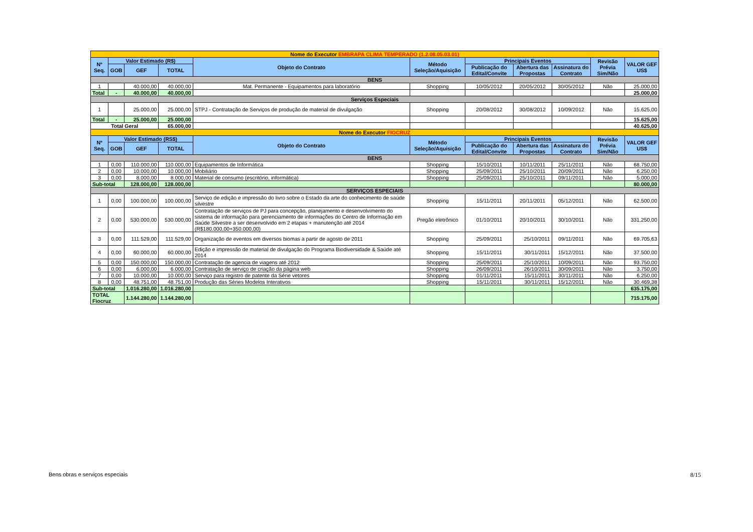| Nome do Executor EMBRAPA CLIMA TEMPERADO (1.2.08.05.03.01) | | | | | | | | | | |
| Nº Seq. | Valor Estimado (R$) | | | Objeto do Contrato | Método Seleção/Aquisição | Principais Eventos | | | Revisão Prévia Sim/Não | VALOR GEF US$ |
| | GOB | GEF | TOTAL | | | Publicação do Edital/Convite | Abertura das Propostas | Assinatura do Contrato | | |
| BENS | | | | | | | | | | |
| 1 | | 40.000,00 | 40.000,00 | Mat. Permanente - Equipamentos para laboratório | Shopping | 10/05/2012 | 20/05/2012 | 30/05/2012 | Não | 25.000,00 |
| Total | - | 40.000,00 | 40.000,00 | | | | | | | 25.000,00 |
| Serviços Especiais | | | | | | | | | | |
| 1 | | 25.000,00 | 25.000,00 | STPJ - Contratação de Serviços de produção de material de divulgação | Shopping | 20/08/2012 | 30/08/2012 | 10/09/2012 | Não | 15.625,00 |
| Total | - | 25.000,00 | 25.000,00 | | | | | | | 15.625,00 |
| Total Geral | | | 65.000,00 | | | | | | | 40.625,00 |
| Nome do Executor FIOCRUZ | | | | | | | | | | |
| Nº Seq. | Valor Estimado (RS$) | | | Objeto do Contrato | Método Seleção/Aquisição | Principais Eventos | | | Revisão Prévia Sim/Não | VALOR GEF US$ |
| | GOB | GEF | TOTAL | | | Publicação do Edital/Convite | Abertura das Propostas | Assinatura do Contrato | | |
| BENS | | | | | | | | | | |
| 1 | 0,00 | 110.000,00 | 110.000,00 | Equipamentos de Informática | Shopping | 15/10/2011 | 10/11/2011 | 25/11/2011 | Não | 68.750,00 |
| 2 | 0,00 | 10.000,00 | 10.000,00 | Mobiliário | Shopping | 25/09/2011 | 25/10/2011 | 20/09/2011 | Não | 6.250,00 |
| 3 | 0,00 | 8.000,00 | 8.000,00 | Material de consumo (escritório, informática) | Shopping | 25/09/2011 | 25/10/2011 | 09/11/2011 | Não | 5.000,00 |
| Sub-total | | 128.000,00 | 128.000,00 | | | | | | | 80.000,00 |
| SERVIÇOS ESPECIAIS | | | | | | | | | | |
| 1 | 0,00 | 100.000,00 | 100.000,00 | Serviço de edição e impressão do livro sobre o Estado da arte do conhecimento de saúde silvestre | Shopping | 15/11/2011 | 20/11/2011 | 05/12/2011 | Não | 62.500,00 |
| 2 | 0,00 | 530.000,00 | 530.000,00 | Contratação de serviços de PJ para concepção, planejamento e desenvolvimento do sistema de informação para gerenciamento de informações do Centro de Informação em Saúde Silvestre a ser desenvolvido em 2 etapas + manutenção até 2014 (R$180.000,00+350.000,00) | Pregão eletrônico | 01/10/2011 | 20/10/2011 | 30/10/2011 | Não | 331.250,00 |
| 3 | 0,00 | 111.529,00 | 111.529,00 | Organização de eventos em diversos biomas a partir de agosto de 2011 | Shopping | 25/09/2011 | 25/10/2011 | 09/11/2011 | Não | 69.705,63 |
| 4 | 0,00 | 60.000,00 | 60.000,00 | Edição e impressão de material de divulgação do Programa Biodiversidade & Saúde até 2014 | Shopping | 15/11/2011 | 30/11/2011 | 15/12/2011 | Não | 37.500,00 |
| 5 | 0,00 | 150.000,00 | 150.000,00 | Contratação de agencia de viagens até 2012 | Shopping | 25/09/2011 | 25/10/2011 | 10/09/2011 | Não | 93.750,00 |
| 6 | 0,00 | 6.000,00 | 6.000,00 | Contratação de serviço de criação da página web | Shopping | 26/09/2011 | 26/10/2011 | 30/09/2011 | Não | 3.750,00 |
| 7 | 0,00 | 10.000,00 | 10.000,00 | Serviço para registro de patente da Série vetores | Shopping | 01/11/2011 | 15/11/2011 | 30/11/2011 | Não | 6.250,00 |
| 8 | 0,00 | 48.751,00 | 48.751,00 | Produção das Séries Modelos Interativos | Shopping | 15/11/2011 | 30/11/2011 | 15/12/2011 | Não | 30.469,38 |
| Sub-total | | 1.016.280,00 | 1.016.280,00 | | | | | | | 635.175,00 |
| TOTAL Fiocruz | | 1.144.280,00 | 1.144.280,00 | | | | | | | 715.175,00 |
Bens obras e serviços especiais
8/15